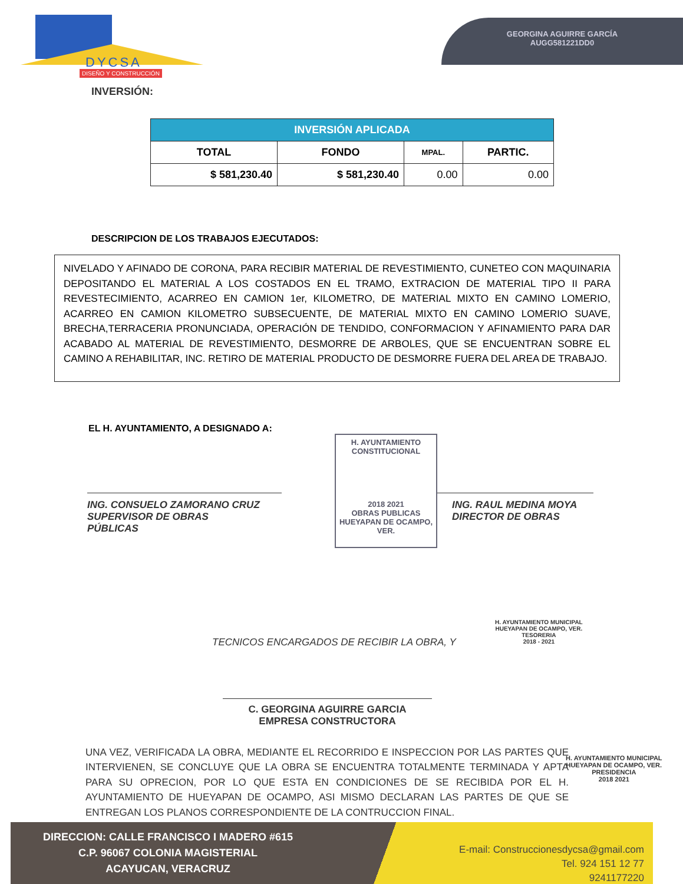DYCSA
DISEÑO Y CONSTRUCCIÓN
GEORGINA AGUIRRE GARCÍA
AUGG581221DD0
INVERSIÓN:
| INVERSIÓN APLICADA | | | |
| --- | --- | --- | --- |
| TOTAL | FONDO | MPAL. | PARTIC. |
| $ 581,230.40 | $ 581,230.40 | 0.00 | 0.00 |
DESCRIPCION DE LOS TRABAJOS EJECUTADOS:
NIVELADO Y AFINADO DE CORONA, PARA RECIBIR MATERIAL DE REVESTIMIENTO, CUNETEO CON MAQUINARIA DEPOSITANDO EL MATERIAL A LOS COSTADOS EN EL TRAMO, EXTRACION DE MATERIAL TIPO II PARA REVESTECIMIENTO, ACARREO EN CAMION 1er, KILOMETRO, DE MATERIAL MIXTO EN CAMINO LOMERIO, ACARREO EN CAMION KILOMETRO SUBSECUENTE, DE MATERIAL MIXTO EN CAMINO LOMERIO SUAVE, BRECHA,TERRACERIA PRONUNCIADA, OPERACIÓN DE TENDIDO, CONFORMACION Y AFINAMIENTO PARA DAR ACABADO AL MATERIAL DE REVESTIMIENTO, DESMORRE DE ARBOLES, QUE SE ENCUENTRAN SOBRE EL CAMINO A REHABILITAR, INC. RETIRO DE MATERIAL PRODUCTO DE DESMORRE FUERA DEL AREA DE TRABAJO.
EL H. AYUNTAMIENTO, A DESIGNADO A:
ING. CONSUELO ZAMORANO CRUZ
SUPERVISOR DE OBRAS
PÚBLICAS
H. AYUNTAMIENTO CONSTITUCIONAL
2018 2021
OBRAS PUBLICAS
HUEYAPAN DE OCAMPO, VER.
ING. RAUL MEDINA MOYA
DIRECTOR DE OBRAS
TECNICOS ENCARGADOS DE RECIBIR LA OBRA, Y
H. AYUNTAMIENTO MUNICIPAL
HUEYAPAN DE OCAMPO, VER.
TESORERIA
2018 - 2021
C. GEORGINA AGUIRRE GARCIA
EMPRESA CONSTRUCTORA
H. AYUNTAMIENTO MUNICIPAL
HUEYAPAN DE OCAMPO, VER.
PRESIDENCIA
2018 2021
UNA VEZ, VERIFICADA LA OBRA, MEDIANTE EL RECORRIDO E INSPECCION POR LAS PARTES QUE INTERVIENEN, SE CONCLUYE QUE LA OBRA SE ENCUENTRA TOTALMENTE TERMINADA Y APTA PARA SU OPRECION, POR LO QUE ESTA EN CONDICIONES DE SE RECIBIDA POR EL H. AYUNTAMIENTO DE HUEYAPAN DE OCAMPO, ASI MISMO DECLARAN LAS PARTES DE QUE SE ENTREGAN LOS PLANOS CORRESPONDIENTE DE LA CONTRUCCION FINAL.
DIRECCION: CALLE FRANCISCO I MADERO #615
C.P. 96067 COLONIA MAGISTERIAL
ACAYUCAN, VERACRUZ
E-mail: Construccionesdycsa@gmail.com
Tel. 924 151 12 77
9241177220